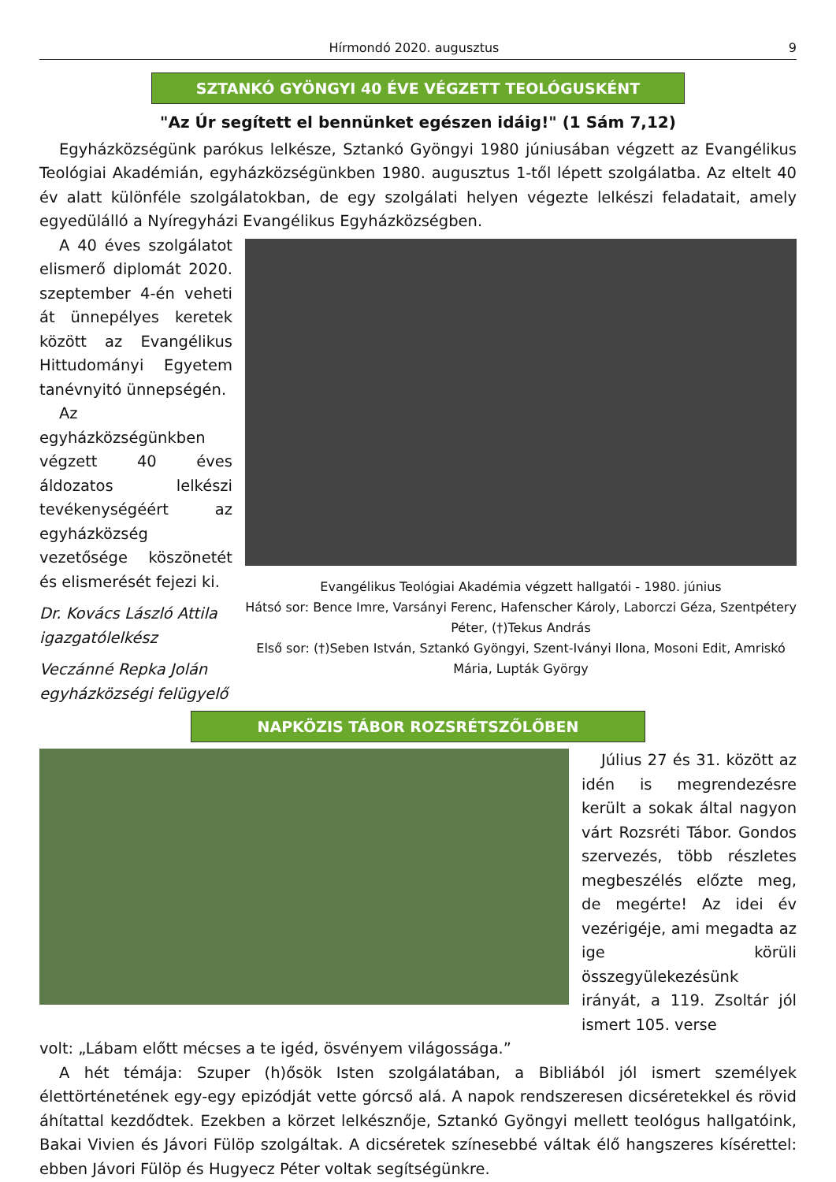Hírmondó 2020. augusztus 9
SZTANKÓ GYÖNGYI 40 ÉVE VÉGZETT TEOLÓGUSKÉNT
"Az Úr segített el bennünket egészen idáig!" (1 Sám 7,12)
Egyházközségünk parókus lelkésze, Sztankó Gyöngyi 1980 júniusában végzett az Evangélikus Teológiai Akadémián, egyházközségünkben 1980. augusztus 1-től lépett szolgálatba. Az eltelt 40 év alatt különféle szolgálatokban, de egy szolgálati helyen végezte lelkészi feladatait, amely egyedülálló a Nyíregyházi Evangélikus Egyházközségben.
A 40 éves szolgálatot elismerő diplomát 2020. szeptember 4-én veheti át ünnepélyes keretek között az Evangélikus Hittudományi Egyetem tanévnyitó ünnepségén.
Az egyházközségünkben végzett 40 éves áldozatos lelkészi tevékenységéért az egyházközség vezetősége köszönetét és elismerését fejezi ki.
Dr. Kovács László Attila
igazgatólelkész
Veczánné Repka Jolán
egyházközségi felügyelő
Evangélikus Teológiai Akadémia végzett hallgatói - 1980. június
Hátsó sor: Bence Imre, Varsányi Ferenc, Hafenscher Károly, Laborczi Géza, Szentpétery Péter, (†)Tekus András
Első sor: (†)Seben István, Sztankó Gyöngyi, Szent-Iványi Ilona, Mosoni Edit, Amriskó Mária, Lupták György
NAPKÖZIS TÁBOR ROZSRÉTSZŐLŐBEN
Július 27 és 31. között az idén is megrendezésre került a sokak által nagyon várt Rozsréti Tábor. Gondos szervezés, több részletes megbeszélés előzte meg, de megérte! Az idei év vezérigéje, ami megadta az ige körüli összegyülekezésünk irányát, a 119. Zsoltár jól ismert 105. verse
volt: „Lábam előtt mécses a te igéd, ösvényem világossága.”
A hét témája: Szuper (h)ősök Isten szolgálatában, a Bibliából jól ismert személyek élettörténetének egy-egy epizódját vette górcső alá. A napok rendszeresen dicséretekkel és rövid áhítattal kezdődtek. Ezekben a körzet lelkésznője, Sztankó Gyöngyi mellett teológus hallgatóink, Bakai Vivien és Jávori Fülöp szolgáltak. A dicséretek színesebbé váltak élő hangszeres kísérettel: ebben Jávori Fülöp és Hugyecz Péter voltak segítségünkre.